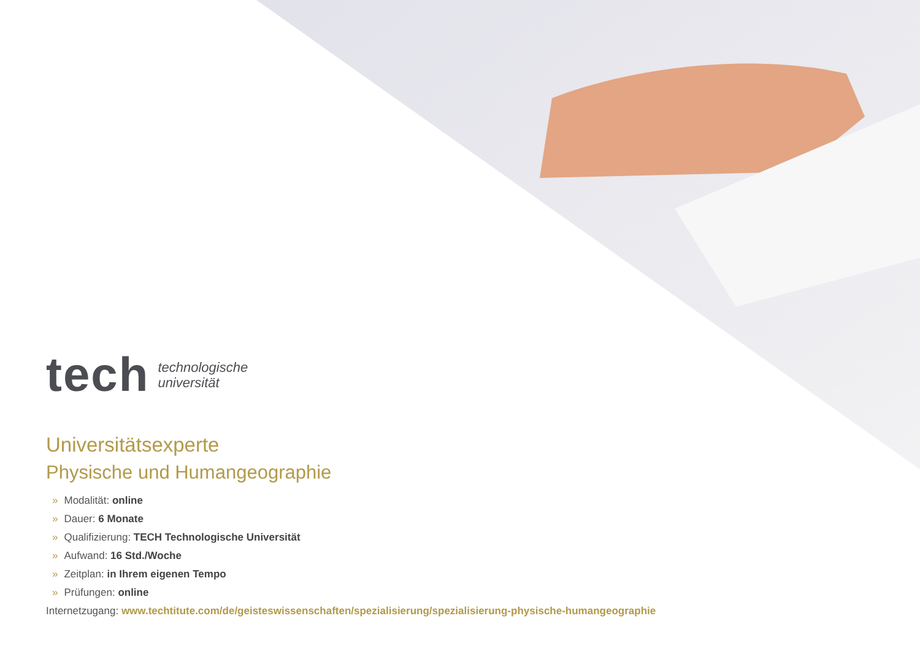tech
technologische
universität
Universitätsexperte
Physische und Humangeographie
» Modalität: online
» Dauer: 6 Monate
» Qualifizierung: TECH Technologische Universität
» Aufwand: 16 Std./Woche
» Zeitplan: in Ihrem eigenen Tempo
» Prüfungen: online
Internetzugang: www.techtitute.com/de/geisteswissenschaften/spezialisierung/spezialisierung-physische-humangeographie